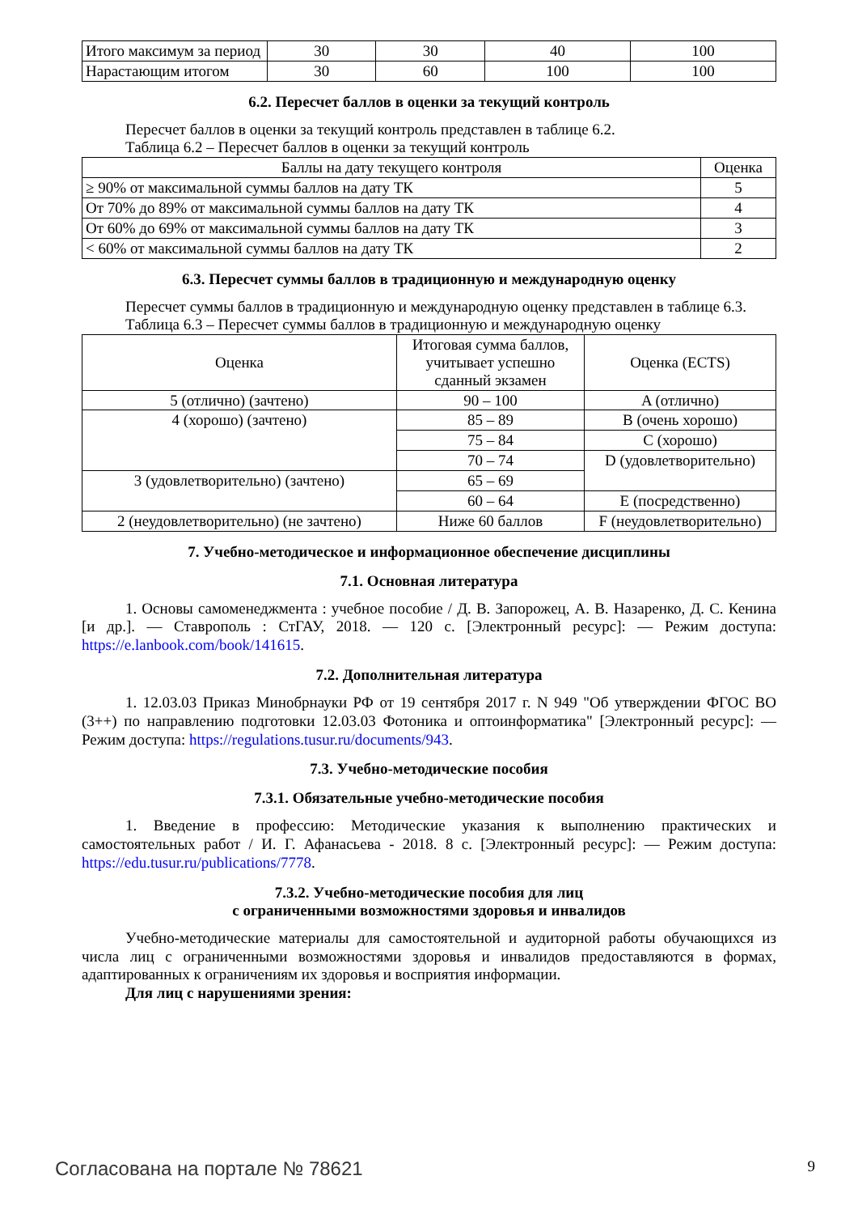| Итого максимум за период | 30 | 30 | 40 | 100 |
| Нарастающим итогом | 30 | 60 | 100 | 100 |
6.2. Пересчет баллов в оценки за текущий контроль
Пересчет баллов в оценки за текущий контроль представлен в таблице 6.2.
Таблица 6.2 – Пересчет баллов в оценки за текущий контроль
| Баллы на дату текущего контроля | Оценка |
| --- | --- |
| ≥ 90% от максимальной суммы баллов на дату ТК | 5 |
| От 70% до 89% от максимальной суммы баллов на дату ТК | 4 |
| От 60% до 69% от максимальной суммы баллов на дату ТК | 3 |
| < 60% от максимальной суммы баллов на дату ТК | 2 |
6.3. Пересчет суммы баллов в традиционную и международную оценку
Пересчет суммы баллов в традиционную и международную оценку представлен в таблице 6.3.
Таблица 6.3 – Пересчет суммы баллов в традиционную и международную оценку
| Оценка | Итоговая сумма баллов, учитывает успешно сданный экзамен | Оценка (ECTS) |
| --- | --- | --- |
| 5 (отлично) (зачтено) | 90 – 100 | A (отлично) |
| 4 (хорошо) (зачтено) | 85 – 89 | B (очень хорошо) |
| | 75 – 84 | C (хорошо) |
| | 70 – 74 | D (удовлетворительно) |
| 3 (удовлетворительно) (зачтено) | 65 – 69 | |
| | 60 – 64 | E (посредственно) |
| 2 (неудовлетворительно) (не зачтено) | Ниже 60 баллов | F (неудовлетворительно) |
7. Учебно-методическое и информационное обеспечение дисциплины
7.1. Основная литература
1. Основы самоменеджмента : учебное пособие / Д. В. Запорожец, А. В. Назаренко, Д. С. Кенина [и др.]. — Ставрополь : СтГАУ, 2018. — 120 с. [Электронный ресурс]: — Режим доступа: https://e.lanbook.com/book/141615.
7.2. Дополнительная литература
1. 12.03.03 Приказ Минобрнауки РФ от 19 сентября 2017 г. N 949 "Об утверждении ФГОС ВО (3++) по направлению подготовки 12.03.03 Фотоника и оптоинформатика" [Электронный ресурс]: — Режим доступа: https://regulations.tusur.ru/documents/943.
7.3. Учебно-методические пособия
7.3.1. Обязательные учебно-методические пособия
1. Введение в профессию: Методические указания к выполнению практических и самостоятельных работ / И. Г. Афанасьева - 2018. 8 с. [Электронный ресурс]: — Режим доступа: https://edu.tusur.ru/publications/7778.
7.3.2. Учебно-методические пособия для лиц
с ограниченными возможностями здоровья и инвалидов
Учебно-методические материалы для самостоятельной и аудиторной работы обучающихся из числа лиц с ограниченными возможностями здоровья и инвалидов предоставляются в формах, адаптированных к ограничениям их здоровья и восприятия информации.
Для лиц с нарушениями зрения:
Согласована на портале № 78621 9